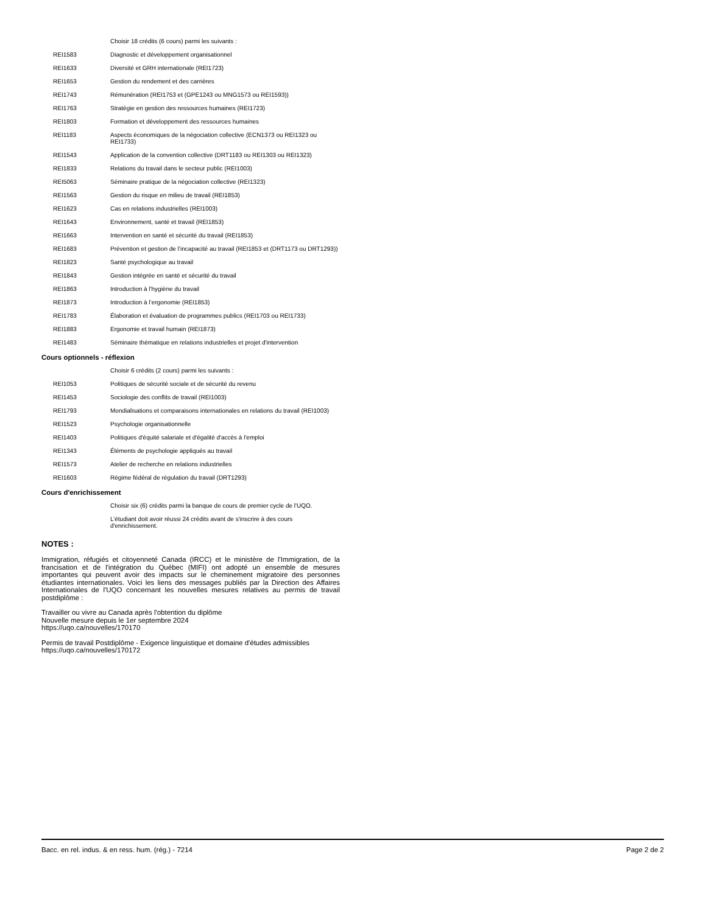| | Choisir 18 crédits (6 cours) parmi les suivants : |
| REI1583 | Diagnostic et développement organisationnel |
| REI1633 | Diversité et GRH internationale (REI1723) |
| REI1653 | Gestion du rendement et des carrières |
| REI1743 | Rémunération (REI1753 et (GPE1243 ou MNG1573 ou REI1593)) |
| REI1763 | Stratégie en gestion des ressources humaines (REI1723) |
| REI1803 | Formation et développement des ressources humaines |
| REI1183 | Aspects économiques de la négociation collective (ECN1373 ou REI1323 ou REI1733) |
| REI1543 | Application de la convention collective (DRT1183 ou REI1303 ou REI1323) |
| REI1833 | Relations du travail dans le secteur public (REI1003) |
| REI5063 | Séminaire pratique de la négociation collective (REI1323) |
| REI1563 | Gestion du risque en milieu de travail (REI1853) |
| REI1623 | Cas en relations industrielles (REI1003) |
| REI1643 | Environnement, santé et travail (REI1853) |
| REI1663 | Intervention en santé et sécurité du travail (REI1853) |
| REI1683 | Prévention et gestion de l’incapacité au travail (REI1853 et (DRT1173 ou DRT1293)) |
| REI1823 | Santé psychologique au travail |
| REI1843 | Gestion intégrée en santé et sécurité du travail |
| REI1863 | Introduction à l'hygiène du travail |
| REI1873 | Introduction à l’ergonomie (REI1853) |
| REI1783 | Élaboration et évaluation de programmes publics (REI1703 ou REI1733) |
| REI1883 | Ergonomie et travail humain (REI1873) |
| REI1483 | Séminaire thématique en relations industrielles et projet d'intervention |
Cours optionnels - réflexion
| | Choisir 6 crédits (2 cours) parmi les suivants : |
| REI1053 | Politiques de sécurité sociale et de sécurité du revenu |
| REI1453 | Sociologie des conflits de travail (REI1003) |
| REI1793 | Mondialisations et comparaisons internationales en relations du travail (REI1003) |
| REI1523 | Psychologie organisationnelle |
| REI1403 | Politiques d'équité salariale et d'égalité d'accès à l'emploi |
| REI1343 | Éléments de psychologie appliqués au travail |
| REI1573 | Atelier de recherche en relations industrielles |
| REI1603 | Régime fédéral de régulation du travail (DRT1293) |
Cours d'enrichissement
| | Choisir six (6) crédits parmi la banque de cours de premier cycle de l'UQO. |
| | L’étudiant doit avoir réussi 24 crédits avant de s'inscrire à des cours d'enrichissement. |
NOTES :
Immigration, réfugiés et citoyenneté Canada (IRCC) et le ministère de l'Immigration, de la francisation et de l'intégration du Québec (MIFI) ont adopté un ensemble de mesures importantes qui peuvent avoir des impacts sur le cheminement migratoire des personnes étudiantes internationales. Voici les liens des messages publiés par la Direction des Affaires Internationales de l'UQO concernant les nouvelles mesures relatives au permis de travail postdiplôme :
Travailler ou vivre au Canada après l'obtention du diplôme
Nouvelle mesure depuis le 1er septembre 2024
https://uqo.ca/nouvelles/170170
Permis de travail Postdiplôme - Exigence linguistique et domaine d'études admissibles
https://uqo.ca/nouvelles/170172
Bacc. en rel. indus. & en ress. hum. (rég.) - 7214 Page 2 de 2